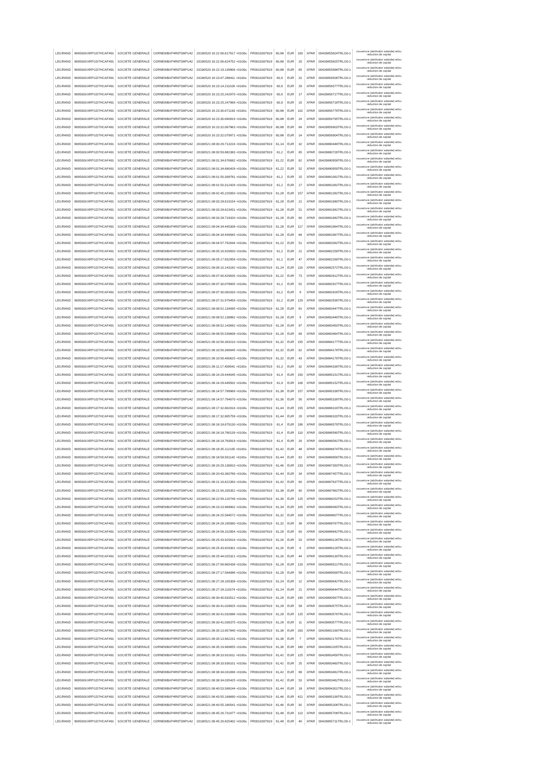| LEGRAND | 969500XXRPGD7HCAF491 | SOCIETE GENERALE | O2RNE8IBXP4R0TD8PU42 | 20190520 16:22:06.617617 +0100s | FR0010307819 | 60,88 | EUR | 100 | XPAR | 00426855824TRLO0-1 | couverture (attribution salariée) et/ou réduction de capital |
| LEGRAND | 969500XXRPGD7HCAF491 | SOCIETE GENERALE | O2RNE8IBXP4R0TD8PU42 | 20190520 16:22:06.624752 +0100s | FR0010307819 | 60,88 | EUR | 20 | XPAR | 00426855825TRLO0-1 | couverture (attribution salariée) et/ou réduction de capital |
| LEGRAND | 969500XXRPGD7HCAF491 | SOCIETE GENERALE | O2RNE8IBXP4R0TD8PU42 | 20190520 16:22:19.139906 +0100s | FR0010307819 | 60,88 | EUR | 65 | XPAR | 00426855998TRLO0-1 | couverture (attribution salariée) et/ou réduction de capital |
| LEGRAND | 969500XXRPGD7HCAF491 | SOCIETE GENERALE | O2RNE8IBXP4R0TD8PU42 | 20190520 16:23:07.288411 +0100s | FR0010307819 | 60,9 | EUR | 31 | XPAR | 00426856506TRLO0-1 | couverture (attribution salariée) et/ou réduction de capital |
| LEGRAND | 969500XXRPGD7HCAF491 | SOCIETE GENERALE | O2RNE8IBXP4R0TD8PU42 | 20190520 16:23:14.211026 +0100s | FR0010307819 | 60,9 | EUR | 29 | XPAR | 00426856577TRLO0-1 | couverture (attribution salariée) et/ou réduction de capital |
| LEGRAND | 969500XXRPGD7HCAF491 | SOCIETE GENERALE | O2RNE8IBXP4R0TD8PU42 | 20190520 16:23:25.242970 +0100s | FR0010307819 | 60,9 | EUR | 17 | XPAR | 00426856717TRLO0-1 | couverture (attribution salariée) et/ou réduction de capital |
| LEGRAND | 969500XXRPGD7HCAF491 | SOCIETE GENERALE | O2RNE8IBXP4R0TD8PU42 | 20190520 16:23:25.247968 +0100s | FR0010307819 | 60,9 | EUR | 15 | XPAR | 00426856718TRLO0-1 | couverture (attribution salariée) et/ou réduction de capital |
| LEGRAND | 969500XXRPGD7HCAF491 | SOCIETE GENERALE | O2RNE8IBXP4R0TD8PU42 | 20190520 16:23:30.671193 +0100s | FR0010307819 | 60,88 | EUR | 102 | XPAR | 00426856778TRLO0-1 | couverture (attribution salariée) et/ou réduction de capital |
| LEGRAND | 969500XXRPGD7HCAF491 | SOCIETE GENERALE | O2RNE8IBXP4R0TD8PU42 | 20190520 16:23:30.690919 +0100s | FR0010307819 | 60,88 | EUR | 24 | XPAR | 00426856795TRLO0-1 | couverture (attribution salariée) et/ou réduction de capital |
| LEGRAND | 969500XXRPGD7HCAF491 | SOCIETE GENERALE | O2RNE8IBXP4R0TD8PU42 | 20190520 16:23:32.067863 +0100s | FR0010307819 | 60,88 | EUR | 64 | XPAR | 00426856903TRLO0-1 | couverture (attribution salariée) et/ou réduction de capital |
| LEGRAND | 969500XXRPGD7HCAF491 | SOCIETE GENERALE | O2RNE8IBXP4R0TD8PU42 | 20190520 16:23:32.079971 +0100s | FR0010307819 | 60,88 | EUR | 14 | XPAR | 00426856904TRLO0-1 | couverture (attribution salariée) et/ou réduction de capital |
| LEGRAND | 969500XXRPGD7HCAF491 | SOCIETE GENERALE | O2RNE8IBXP4R0TD8PU42 | 20190521 08:00:29.713224 +0100s | FR0010307819 | 61,14 | EUR | 32 | XPAR | 00426880448TRLO0-1 | couverture (attribution salariée) et/ou réduction de capital |
| LEGRAND | 969500XXRPGD7HCAF491 | SOCIETE GENERALE | O2RNE8IBXP4R0TD8PU42 | 20190521 08:00:59.882383 +0100s | FR0010307819 | 61,2 | EUR | 65 | XPAR | 00426880726TRLO0-1 | couverture (attribution salariée) et/ou réduction de capital |
| LEGRAND | 969500XXRPGD7HCAF491 | SOCIETE GENERALE | O2RNE8IBXP4R0TD8PU42 | 20190521 08:01:34.676682 +0100s | FR0010307819 | 61,22 | EUR | 62 | XPAR | 00426880958TRLO0-1 | couverture (attribution salariée) et/ou réduction de capital |
| LEGRAND | 969500XXRPGD7HCAF491 | SOCIETE GENERALE | O2RNE8IBXP4R0TD8PU42 | 20190521 08:01:34.680428 +0100s | FR0010307819 | 61,22 | EUR | 52 | XPAR | 00426880959TRLO0-1 | couverture (attribution salariée) et/ou réduction de capital |
| LEGRAND | 969500XXRPGD7HCAF491 | SOCIETE GENERALE | O2RNE8IBXP4R0TD8PU42 | 20190521 08:01:50.308781 +0100s | FR0010307819 | 61,2 | EUR | 15 | XPAR | 00426881091TRLO0-1 | couverture (attribution salariée) et/ou réduction de capital |
| LEGRAND | 969500XXRPGD7HCAF491 | SOCIETE GENERALE | O2RNE8IBXP4R0TD8PU42 | 20190521 08:01:50.312429 +0100s | FR0010307819 | 61,2 | EUR | 17 | XPAR | 00426881092TRLO0-1 | couverture (attribution salariée) et/ou réduction de capital |
| LEGRAND | 969500XXRPGD7HCAF491 | SOCIETE GENERALE | O2RNE8IBXP4R0TD8PU42 | 20190521 08:02:45.225050 +0100s | FR0010307819 | 61,28 | EUR | 157 | XPAR | 00426881392TRLO0-1 | couverture (attribution salariée) et/ou réduction de capital |
| LEGRAND | 969500XXRPGD7HCAF491 | SOCIETE GENERALE | O2RNE8IBXP4R0TD8PU42 | 20190521 08:03:28.619154 +0100s | FR0010307819 | 61,28 | EUR | 21 | XPAR | 00426881680TRLO0-1 | couverture (attribution salariée) et/ou réduction de capital |
| LEGRAND | 969500XXRPGD7HCAF491 | SOCIETE GENERALE | O2RNE8IBXP4R0TD8PU42 | 20190521 08:03:28.623431 +0100s | FR0010307819 | 61,28 | EUR | 51 | XPAR | 00426881681TRLO0-1 | couverture (attribution salariée) et/ou réduction de capital |
| LEGRAND | 969500XXRPGD7HCAF491 | SOCIETE GENERALE | O2RNE8IBXP4R0TD8PU42 | 20190521 08:03:28.718320 +0100s | FR0010307819 | 61,28 | EUR | 60 | XPAR | 00426881682TRLO0-1 | couverture (attribution salariée) et/ou réduction de capital |
| LEGRAND | 969500XXRPGD7HCAF491 | SOCIETE GENERALE | O2RNE8IBXP4R0TD8PU42 | 20190521 08:04:34.445308 +0100s | FR0010307819 | 61,28 | EUR | 117 | XPAR | 00426881964TRLO0-1 | couverture (attribution salariée) et/ou réduction de capital |
| LEGRAND | 969500XXRPGD7HCAF491 | SOCIETE GENERALE | O2RNE8IBXP4R0TD8PU42 | 20190521 08:04:34.449565 +0100s | FR0010307819 | 61,28 | EUR | 84 | XPAR | 00426881967TRLO0-1 | couverture (attribution salariée) et/ou réduction de capital |
| LEGRAND | 969500XXRPGD7HCAF491 | SOCIETE GENERALE | O2RNE8IBXP4R0TD8PU42 | 20190521 08:04:57.792644 +0100s | FR0010307819 | 61,22 | EUR | 51 | XPAR | 00426882092TRLO0-1 | couverture (attribution salariée) et/ou réduction de capital |
| LEGRAND | 969500XXRPGD7HCAF491 | SOCIETE GENERALE | O2RNE8IBXP4R0TD8PU42 | 20190521 08:05:16.929920 +0100s | FR0010307819 | 61,2 | EUR | 21 | XPAR | 00426882258TRLO0-1 | couverture (attribution salariée) et/ou réduction de capital |
| LEGRAND | 969500XXRPGD7HCAF491 | SOCIETE GENERALE | O2RNE8IBXP4R0TD8PU42 | 20190521 08:05:17.832958 +0100s | FR0010307819 | 61,2 | EUR | 47 | XPAR | 00426882268TRLO0-1 | couverture (attribution salariée) et/ou réduction de capital |
| LEGRAND | 969500XXRPGD7HCAF491 | SOCIETE GENERALE | O2RNE8IBXP4R0TD8PU42 | 20190521 08:06:10.143182 +0100s | FR0010307819 | 61,24 | EUR | 116 | XPAR | 00426882572TRLO0-1 | couverture (attribution salariée) et/ou réduction de capital |
| LEGRAND | 969500XXRPGD7HCAF491 | SOCIETE GENERALE | O2RNE8IBXP4R0TD8PU42 | 20190521 08:07:00.429935 +0100s | FR0010307819 | 61,22 | EUR | 73 | XPAR | 00426882812TRLO0-1 | couverture (attribution salariée) et/ou réduction de capital |
| LEGRAND | 969500XXRPGD7HCAF491 | SOCIETE GENERALE | O2RNE8IBXP4R0TD8PU42 | 20190521 08:07:30.078005 +0100s | FR0010307819 | 61,2 | EUR | 52 | XPAR | 00426882927TRLO0-1 | couverture (attribution salariée) et/ou réduction de capital |
| LEGRAND | 969500XXRPGD7HCAF491 | SOCIETE GENERALE | O2RNE8IBXP4R0TD8PU42 | 20190521 08:07:30.082033 +0100s | FR0010307819 | 61,2 | EUR | 9 | XPAR | 00426882929TRLO0-1 | couverture (attribution salariée) et/ou réduction de capital |
| LEGRAND | 969500XXRPGD7HCAF491 | SOCIETE GENERALE | O2RNE8IBXP4R0TD8PU42 | 20190521 08:07:31.979459 +0100s | FR0010307819 | 61,2 | EUR | 129 | XPAR | 00426882936TRLO0-1 | couverture (attribution salariée) et/ou réduction de capital |
| LEGRAND | 969500XXRPGD7HCAF491 | SOCIETE GENERALE | O2RNE8IBXP4R0TD8PU42 | 20190521 08:08:52.134095 +0100s | FR0010307819 | 61,28 | EUR | 81 | XPAR | 00426883447TRLO0-1 | couverture (attribution salariée) et/ou réduction de capital |
| LEGRAND | 969500XXRPGD7HCAF491 | SOCIETE GENERALE | O2RNE8IBXP4R0TD8PU42 | 20190521 08:08:52.138892 +0100s | FR0010307819 | 61,28 | EUR | 9 | XPAR | 00426883449TRLO0-1 | couverture (attribution salariée) et/ou réduction de capital |
| LEGRAND | 969500XXRPGD7HCAF491 | SOCIETE GENERALE | O2RNE8IBXP4R0TD8PU42 | 20190521 08:08:52.143692 +0100s | FR0010307819 | 61,28 | EUR | 97 | XPAR | 00426883450TRLO0-1 | couverture (attribution salariée) et/ou réduction de capital |
| LEGRAND | 969500XXRPGD7HCAF491 | SOCIETE GENERALE | O2RNE8IBXP4R0TD8PU42 | 20190521 08:08:55.539608 +0100s | FR0010307819 | 61,26 | EUR | 69 | XPAR | 00426883464TRLO0-1 | couverture (attribution salariée) et/ou réduction de capital |
| LEGRAND | 969500XXRPGD7HCAF491 | SOCIETE GENERALE | O2RNE8IBXP4R0TD8PU42 | 20190521 08:10:56.393210 +0100s | FR0010307819 | 61,32 | EUR | 155 | XPAR | 00426884177TRLO0-1 | couverture (attribution salariée) et/ou réduction de capital |
| LEGRAND | 969500XXRPGD7HCAF491 | SOCIETE GENERALE | O2RNE8IBXP4R0TD8PU42 | 20190521 08:10:56.396945 +0100s | FR0010307819 | 61,32 | EUR | 62 | XPAR | 00426884178TRLO0-1 | couverture (attribution salariée) et/ou réduction de capital |
| LEGRAND | 969500XXRPGD7HCAF491 | SOCIETE GENERALE | O2RNE8IBXP4R0TD8PU42 | 20190521 08:10:56.400625 +0100s | FR0010307819 | 61,32 | EUR | 43 | XPAR | 00426884179TRLO0-1 | couverture (attribution salariée) et/ou réduction de capital |
| LEGRAND | 969500XXRPGD7HCAF491 | SOCIETE GENERALE | O2RNE8IBXP4R0TD8PU42 | 20190521 08:11:17.439941 +0100s | FR0010307819 | 61,3 | EUR | 32 | XPAR | 00426884336TRLO0-1 | couverture (attribution salariée) et/ou réduction de capital |
| LEGRAND | 969500XXRPGD7HCAF491 | SOCIETE GENERALE | O2RNE8IBXP4R0TD8PU42 | 20190521 08:14:29.444045 +0100s | FR0010307819 | 61,4 | EUR | 150 | XPAR | 00426885151TRLO0-1 | couverture (attribution salariée) et/ou réduction de capital |
| LEGRAND | 969500XXRPGD7HCAF491 | SOCIETE GENERALE | O2RNE8IBXP4R0TD8PU42 | 20190521 08:14:29.449502 +0100s | FR0010307819 | 61,4 | EUR | 106 | XPAR | 00426885152TRLO0-1 | couverture (attribution salariée) et/ou réduction de capital |
| LEGRAND | 969500XXRPGD7HCAF491 | SOCIETE GENERALE | O2RNE8IBXP4R0TD8PU42 | 20190521 08:14:57.789969 +0100s | FR0010307819 | 61,38 | EUR | 157 | XPAR | 00426885338TRLO0-1 | couverture (attribution salariée) et/ou réduction de capital |
| LEGRAND | 969500XXRPGD7HCAF491 | SOCIETE GENERALE | O2RNE8IBXP4R0TD8PU42 | 20190521 08:14:57.794070 +0100s | FR0010307819 | 61,36 | EUR | 56 | XPAR | 00426885339TRLO0-1 | couverture (attribution salariée) et/ou réduction de capital |
| LEGRAND | 969500XXRPGD7HCAF491 | SOCIETE GENERALE | O2RNE8IBXP4R0TD8PU42 | 20190521 08:17:32.802016 +0100s | FR0010307819 | 61,44 | EUR | 155 | XPAR | 00426886319TRLO0-1 | couverture (attribution salariée) et/ou réduction de capital |
| LEGRAND | 969500XXRPGD7HCAF491 | SOCIETE GENERALE | O2RNE8IBXP4R0TD8PU42 | 20190521 08:17:32.805758 +0100s | FR0010307819 | 61,44 | EUR | 29 | XPAR | 00426886320TRLO0-1 | couverture (attribution salariée) et/ou réduction de capital |
| LEGRAND | 969500XXRPGD7HCAF491 | SOCIETE GENERALE | O2RNE8IBXP4R0TD8PU42 | 20190521 08:18:18.679130 +0100s | FR0010307819 | 61,4 | EUR | 196 | XPAR | 00426886579TRLO0-1 | couverture (attribution salariée) et/ou réduction de capital |
| LEGRAND | 969500XXRPGD7HCAF491 | SOCIETE GENERALE | O2RNE8IBXP4R0TD8PU42 | 20190521 08:18:18.780139 +0100s | FR0010307819 | 61,4 | EUR | 110 | XPAR | 00426886580TRLO0-1 | couverture (attribution salariée) et/ou réduction de capital |
| LEGRAND | 969500XXRPGD7HCAF491 | SOCIETE GENERALE | O2RNE8IBXP4R0TD8PU42 | 20190521 08:18:18.783919 +0100s | FR0010307819 | 61,4 | EUR | 26 | XPAR | 00426886581TRLO0-1 | couverture (attribution salariée) et/ou réduction de capital |
| LEGRAND | 969500XXRPGD7HCAF491 | SOCIETE GENERALE | O2RNE8IBXP4R0TD8PU42 | 20190521 08:18:35.112105 +0100s | FR0010307819 | 61,42 | EUR | 48 | XPAR | 00426886674TRLO0-1 | couverture (attribution salariée) et/ou réduction de capital |
| LEGRAND | 969500XXRPGD7HCAF491 | SOCIETE GENERALE | O2RNE8IBXP4R0TD8PU42 | 20190521 08:18:58.561142 +0100s | FR0010307819 | 61,44 | EUR | 63 | XPAR | 00426886856TRLO0-1 | couverture (attribution salariée) et/ou réduction de capital |
| LEGRAND | 969500XXRPGD7HCAF491 | SOCIETE GENERALE | O2RNE8IBXP4R0TD8PU42 | 20190521 08:20:29.136810 +0100s | FR0010307819 | 61,46 | EUR | 233 | XPAR | 00426887393TRLO0-1 | couverture (attribution salariée) et/ou réduction de capital |
| LEGRAND | 969500XXRPGD7HCAF491 | SOCIETE GENERALE | O2RNE8IBXP4R0TD8PU42 | 20190521 08:20:43.360789 +0100s | FR0010307819 | 61,44 | EUR | 34 | XPAR | 00426887457TRLO0-1 | couverture (attribution salariée) et/ou réduction de capital |
| LEGRAND | 969500XXRPGD7HCAF491 | SOCIETE GENERALE | O2RNE8IBXP4R0TD8PU42 | 20190521 08:21:16.622393 +0100s | FR0010307819 | 61,42 | EUR | 60 | XPAR | 00426887637TRLO0-1 | couverture (attribution salariée) et/ou réduction de capital |
| LEGRAND | 969500XXRPGD7HCAF491 | SOCIETE GENERALE | O2RNE8IBXP4R0TD8PU42 | 20190521 08:21:56.205352 +0100s | FR0010307819 | 61,38 | EUR | 60 | XPAR | 00426887892TRLO0-1 | couverture (attribution salariée) et/ou réduction de capital |
| LEGRAND | 969500XXRPGD7HCAF491 | SOCIETE GENERALE | O2RNE8IBXP4R0TD8PU42 | 20190521 08:22:59.120749 +0100s | FR0010307819 | 61,36 | EUR | 125 | XPAR | 00426888253TRLO0-1 | couverture (attribution salariée) et/ou réduction de capital |
| LEGRAND | 969500XXRPGD7HCAF491 | SOCIETE GENERALE | O2RNE8IBXP4R0TD8PU42 | 20190521 08:23:23.968902 +0100s | FR0010307819 | 61,34 | EUR | 105 | XPAR | 00426888383TRLO0-1 | couverture (attribution salariée) et/ou réduction de capital |
| LEGRAND | 969500XXRPGD7HCAF491 | SOCIETE GENERALE | O2RNE8IBXP4R0TD8PU42 | 20190521 08:24:25.584572 +0100s | FR0010307819 | 61,32 | EUR | 109 | XPAR | 00426888607TRLO0-1 | couverture (attribution salariée) et/ou réduction de capital |
| LEGRAND | 969500XXRPGD7HCAF491 | SOCIETE GENERALE | O2RNE8IBXP4R0TD8PU42 | 20190521 08:24:28.195060 +0100s | FR0010307819 | 61,32 | EUR | 38 | XPAR | 00426888767TRLO0-1 | couverture (attribution salariée) et/ou réduction de capital |
| LEGRAND | 969500XXRPGD7HCAF491 | SOCIETE GENERALE | O2RNE8IBXP4R0TD8PU42 | 20190521 08:24:58.152954 +0100s | FR0010307819 | 61,28 | EUR | 60 | XPAR | 00426888942TRLO0-1 | couverture (attribution salariée) et/ou réduction de capital |
| LEGRAND | 969500XXRPGD7HCAF491 | SOCIETE GENERALE | O2RNE8IBXP4R0TD8PU42 | 20190521 08:25:43.925616 +0100s | FR0010307819 | 61,26 | EUR | 53 | XPAR | 00426889128TRLO0-1 | couverture (attribution salariée) et/ou réduction de capital |
| LEGRAND | 969500XXRPGD7HCAF491 | SOCIETE GENERALE | O2RNE8IBXP4R0TD8PU42 | 20190521 08:25:43.929301 +0100s | FR0010307819 | 61,26 | EUR | 6 | XPAR | 00426889129TRLO0-1 | couverture (attribution salariée) et/ou réduction de capital |
| LEGRAND | 969500XXRPGD7HCAF491 | SOCIETE GENERALE | O2RNE8IBXP4R0TD8PU42 | 20190521 08:25:44.025321 +0100s | FR0010307819 | 61,26 | EUR | 44 | XPAR | 00426889130TRLO0-1 | couverture (attribution salariée) et/ou réduction de capital |
| LEGRAND | 969500XXRPGD7HCAF491 | SOCIETE GENERALE | O2RNE8IBXP4R0TD8PU42 | 20190521 08:27:09.865438 +0100s | FR0010307819 | 61,28 | EUR | 120 | XPAR | 00426889521TRLO0-1 | couverture (attribution salariée) et/ou réduction de capital |
| LEGRAND | 969500XXRPGD7HCAF491 | SOCIETE GENERALE | O2RNE8IBXP4R0TD8PU42 | 20190521 08:27:17.584086 +0100s | FR0010307819 | 61,28 | EUR | 59 | XPAR | 00426889569TRLO0-1 | couverture (attribution salariée) et/ou réduction de capital |
| LEGRAND | 969500XXRPGD7HCAF491 | SOCIETE GENERALE | O2RNE8IBXP4R0TD8PU42 | 20190521 08:27:28.105308 +0100s | FR0010307819 | 61,24 | EUR | 12 | XPAR | 00426889642TRLO0-1 | couverture (attribution salariée) et/ou réduction de capital |
| LEGRAND | 969500XXRPGD7HCAF491 | SOCIETE GENERALE | O2RNE8IBXP4R0TD8PU42 | 20190521 08:27:28.110374 +0100s | FR0010307819 | 61,24 | EUR | 21 | XPAR | 00426889644TRLO0-1 | couverture (attribution salariée) et/ou réduction de capital |
| LEGRAND | 969500XXRPGD7HCAF491 | SOCIETE GENERALE | O2RNE8IBXP4R0TD8PU42 | 20190521 08:30:40.933512 +0100s | FR0010307819 | 61,28 | EUR | 190 | XPAR | 00426890567TRLO0-1 | couverture (attribution salariée) et/ou réduction de capital |
| LEGRAND | 969500XXRPGD7HCAF491 | SOCIETE GENERALE | O2RNE8IBXP4R0TD8PU42 | 20190521 08:30:41.028925 +0100s | FR0010307819 | 61,28 | EUR | 58 | XPAR | 00426890575TRLO0-1 | couverture (attribution salariée) et/ou réduction de capital |
| LEGRAND | 969500XXRPGD7HCAF491 | SOCIETE GENERALE | O2RNE8IBXP4R0TD8PU42 | 20190521 08:30:41.032686 +0100s | FR0010307819 | 61,28 | EUR | 125 | XPAR | 00426890576TRLO0-1 | couverture (attribution salariée) et/ou réduction de capital |
| LEGRAND | 969500XXRPGD7HCAF491 | SOCIETE GENERALE | O2RNE8IBXP4R0TD8PU42 | 20190521 08:30:41.036375 +0100s | FR0010307819 | 61,28 | EUR | 11 | XPAR | 00426890577TRLO0-1 | couverture (attribution salariée) et/ou réduction de capital |
| LEGRAND | 969500XXRPGD7HCAF491 | SOCIETE GENERALE | O2RNE8IBXP4R0TD8PU42 | 20190521 08:35:13.957840 +0100s | FR0010307819 | 61,38 | EUR | 263 | XPAR | 00426892166TRLO0-1 | couverture (attribution salariée) et/ou réduction de capital |
| LEGRAND | 969500XXRPGD7HCAF491 | SOCIETE GENERALE | O2RNE8IBXP4R0TD8PU42 | 20190521 08:35:13.962231 +0100s | FR0010307819 | 61,38 | EUR | 7 | XPAR | 00426892170TRLO0-1 | couverture (attribution salariée) et/ou réduction de capital |
| LEGRAND | 969500XXRPGD7HCAF491 | SOCIETE GENERALE | O2RNE8IBXP4R0TD8PU42 | 20190521 08:35:19.969655 +0100s | FR0010307819 | 61,36 | EUR | 180 | XPAR | 00426892205TRLO0-1 | couverture (attribution salariée) et/ou réduction de capital |
| LEGRAND | 969500XXRPGD7HCAF491 | SOCIETE GENERALE | O2RNE8IBXP4R0TD8PU42 | 20190521 08:38:33.931611 +0100s | FR0010307819 | 61,42 | EUR | 125 | XPAR | 00426893459TRLO0-1 | couverture (attribution salariée) et/ou réduction de capital |
| LEGRAND | 969500XXRPGD7HCAF491 | SOCIETE GENERALE | O2RNE8IBXP4R0TD8PU42 | 20190521 08:38:33.936101 +0100s | FR0010307819 | 61,42 | EUR | 25 | XPAR | 00426893460TRLO0-1 | couverture (attribution salariée) et/ou réduction de capital |
| LEGRAND | 969500XXRPGD7HCAF491 | SOCIETE GENERALE | O2RNE8IBXP4R0TD8PU42 | 20190521 08:38:34.031696 +0100s | FR0010307819 | 61,42 | EUR | 89 | XPAR | 00426893461TRLO0-1 | couverture (attribution salariée) et/ou réduction de capital |
| LEGRAND | 969500XXRPGD7HCAF491 | SOCIETE GENERALE | O2RNE8IBXP4R0TD8PU42 | 20190521 08:38:34.035425 +0100s | FR0010307819 | 61,42 | EUR | 53 | XPAR | 00426893462TRLO0-1 | couverture (attribution salariée) et/ou réduction de capital |
| LEGRAND | 969500XXRPGD7HCAF491 | SOCIETE GENERALE | O2RNE8IBXP4R0TD8PU42 | 20190521 08:40:53.588244 +0100s | FR0010307819 | 61,44 | EUR | 18 | XPAR | 00426894301TRLO0-1 | couverture (attribution salariée) et/ou réduction de capital |
| LEGRAND | 969500XXRPGD7HCAF491 | SOCIETE GENERALE | O2RNE8IBXP4R0TD8PU42 | 20190521 08:43:55.168690 +0100s | FR0010307819 | 61,46 | EUR | 421 | XPAR | 00426895199TRLO0-1 | couverture (attribution salariée) et/ou réduction de capital |
| LEGRAND | 969500XXRPGD7HCAF491 | SOCIETE GENERALE | O2RNE8IBXP4R0TD8PU42 | 20190521 08:43:55.180541 +0100s | FR0010307819 | 61,46 | EUR | 92 | XPAR | 00426895206TRLO0-1 | couverture (attribution salariée) et/ou réduction de capital |
| LEGRAND | 969500XXRPGD7HCAF491 | SOCIETE GENERALE | O2RNE8IBXP4R0TD8PU42 | 20190521 08:45:26.731077 +0100s | FR0010307819 | 61,48 | EUR | 113 | XPAR | 00426895708TRLO0-1 | couverture (attribution salariée) et/ou réduction de capital |
| LEGRAND | 969500XXRPGD7HCAF491 | SOCIETE GENERALE | O2RNE8IBXP4R0TD8PU42 | 20190521 08:45:26.825402 +0100s | FR0010307819 | 61,48 | EUR | 40 | XPAR | 00426895711TRLO0-1 | couverture (attribution salariée) et/ou réduction de capital |